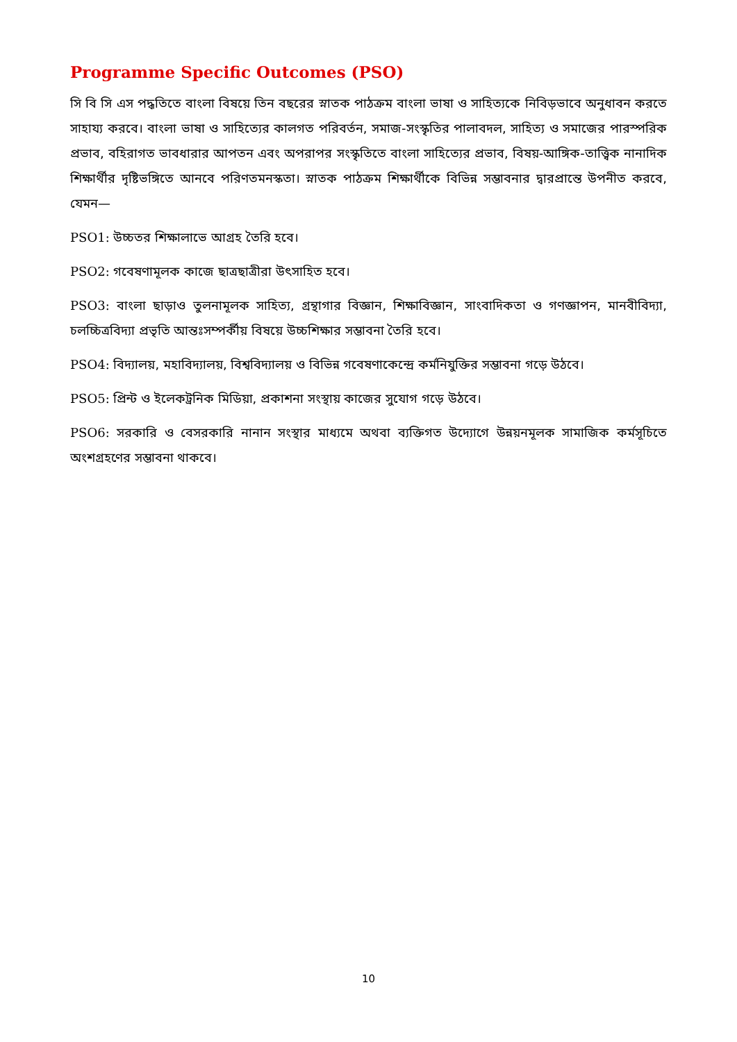Programme Specific Outcomes (PSO)
সি বি সি এস পদ্ধতিতে বাংলা বিষয়ে তিন বছরের স্নাতক পাঠক্রম বাংলা ভাষা ও সাহিত্যকে নিবিড়ভাবে অনুধাবন করতে সাহায্য করবে। বাংলা ভাষা ও সাহিত্যের কালগত পরিবর্তন, সমাজ-সংস্কৃতির পালাবদল, সাহিত্য ও সমাজের পারস্পরিক প্রভাব, বহিরাগত ভাবধারার আপতন এবং অপরাপর সংস্কৃতিতে বাংলা সাহিত্যের প্রভাব, বিষয়-আঙ্গিক-তাত্ত্বিক নানাদিক শিক্ষার্থীর দৃষ্টিভঙ্গিতে আনবে পরিণতমনস্কতা। স্নাতক পাঠক্রম শিক্ষার্থীকে বিভিন্ন সম্ভাবনার দ্বারপ্রান্তে উপনীত করবে, যেমন—
PSO1: উচ্চতর শিক্ষালাভে আগ্রহ তৈরি হবে।
PSO2: গবেষণামূলক কাজে ছাত্রছাত্রীরা উৎসাহিত হবে।
PSO3: বাংলা ছাড়াও তুলনামূলক সাহিত্য, গ্রন্থাগার বিজ্ঞান, শিক্ষাবিজ্ঞান, সাংবাদিকতা ও গণজ্ঞাপন, মানবীবিদ্যা, চলচ্চিত্রবিদ্যা প্রভৃতি আন্তঃসম্পর্কীয় বিষয়ে উচ্চশিক্ষার সম্ভাবনা তৈরি হবে।
PSO4: বিদ্যালয়, মহাবিদ্যালয়, বিশ্ববিদ্যালয় ও বিভিন্ন গবেষণাকেন্দ্রে কর্মনিযুক্তির সম্ভাবনা গড়ে উঠবে।
PSO5: প্রিন্ট ও ইলেকট্রনিক মিডিয়া, প্রকাশনা সংস্থায় কাজের সুযোগ গড়ে উঠবে।
PSO6: সরকারি ও বেসরকারি নানান সংস্থার মাধ্যমে অথবা ব্যক্তিগত উদ্যোগে উন্নয়নমূলক সামাজিক কর্মসূচিতে অংশগ্রহণের সম্ভাবনা থাকবে।
10